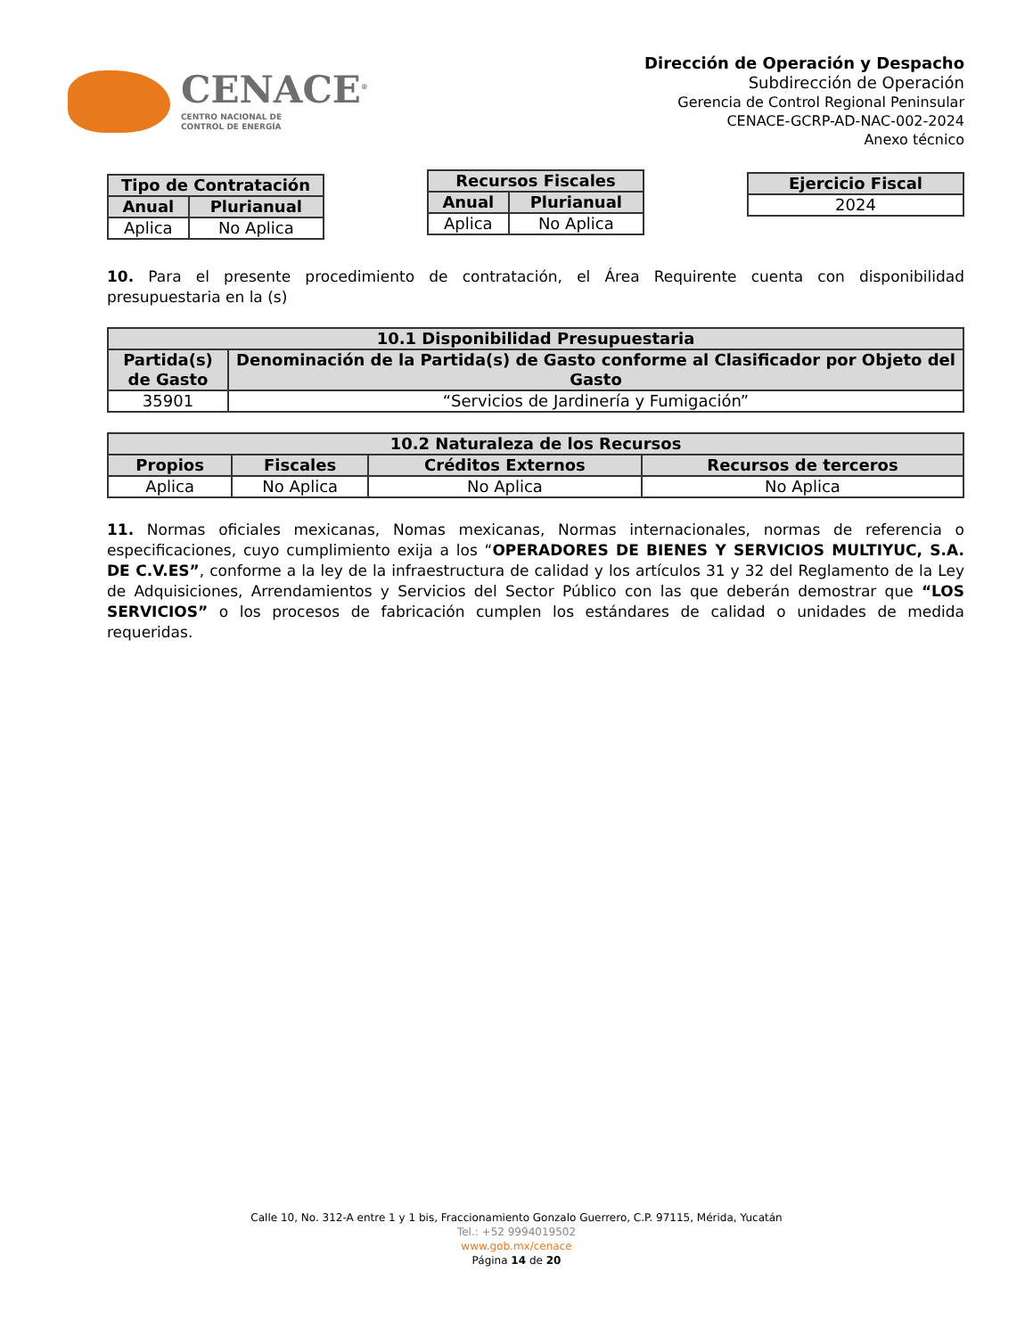CENACE<sup>®</sup>
CENTRO NACIONAL DE
CONTROL DE ENERGÍA
Dirección de Operación y Despacho
Subdirección de Operación
Gerencia de Control Regional Peninsular
CENACE-GCRP-AD-NAC-002-2024
Anexo técnico
| Tipo de Contratación | |
| --- | --- |
| Anual | Plurianual |
| Aplica | No Aplica |
| Recursos Fiscales | |
| --- | --- |
| Anual | Plurianual |
| Aplica | No Aplica |
| Ejercicio Fiscal |
| --- |
| 2024 |
10. Para el presente procedimiento de contratación, el Área Requirente cuenta con disponibilidad presupuestaria en la (s)
| 10.1 Disponibilidad Presupuestaria | |
| --- | --- |
| Partida(s) de Gasto | Denominación de la Partida(s) de Gasto conforme al Clasificador por Objeto del Gasto |
| 35901 | “Servicios de Jardinería y Fumigación” |
| 10.2 Naturaleza de los Recursos | | | |
| --- | --- | --- | --- |
| Propios | Fiscales | Créditos Externos | Recursos de terceros |
| Aplica | No Aplica | No Aplica | No Aplica |
11. Normas oficiales mexicanas, Nomas mexicanas, Normas internacionales, normas de referencia o especificaciones, cuyo cumplimiento exija a los “OPERADORES DE BIENES Y SERVICIOS MULTIYUC, S.A. DE C.V.ES”, conforme a la ley de la infraestructura de calidad y los artículos 31 y 32 del Reglamento de la Ley de Adquisiciones, Arrendamientos y Servicios del Sector Público con las que deberán demostrar que “LOS SERVICIOS” o los procesos de fabricación cumplen los estándares de calidad o unidades de medida requeridas.
Calle 10, No. 312-A entre 1 y 1 bis, Fraccionamiento Gonzalo Guerrero, C.P. 97115, Mérida, Yucatán
Tel.: +52 9994019502
www.gob.mx/cenace
Página 14 de 20